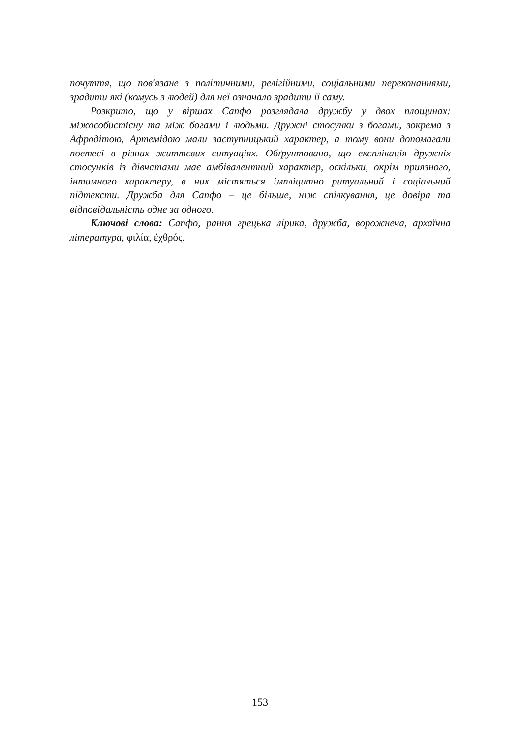почуття, що пов'язане з політичними, релігійними, соціальними переконаннями, зрадити які (комусь з людей) для неї означало зрадити її саму.
Розкрито, що у віршах Сапфо розглядала дружбу у двох площинах: міжособистісну та між богами і людьми. Дружні стосунки з богами, зокрема з Афродітою, Артемідою мали заступницький характер, а тому вони допомагали поетесі в різних життєвих ситуаціях. Обґрунтовано, що експлікація дружніх стосунків із дівчатами має амбівалентний характер, оскільки, окрім приязного, інтимного характеру, в них містяться імпліцитно ритуальний і соціальний підтексти. Дружба для Сапфо – це більше, ніж спілкування, це довіра та відповідальність одне за одного.
Ключові слова: Сапфо, рання грецька лірика, дружба, ворожнеча, архаїчна література, φιλία, ἐχθρός.
153